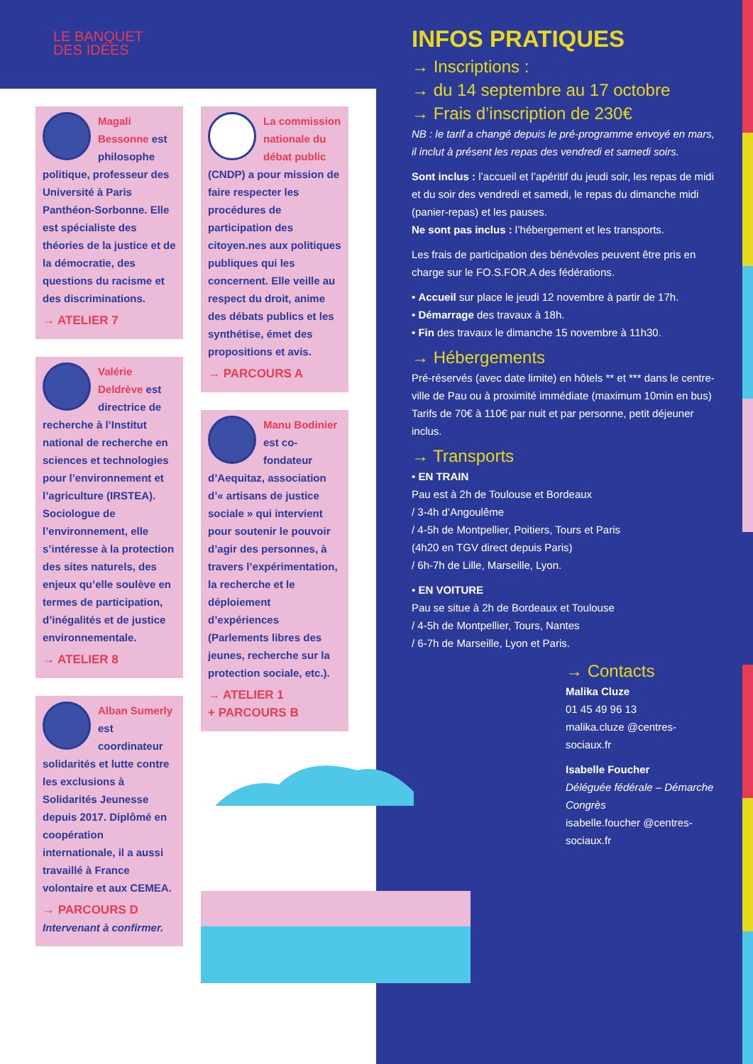LE BANQUET
DES IDÉES
Magali Bessonne est philosophe politique, professeur des Université à Paris Panthéon-Sorbonne. Elle est spécialiste des théories de la justice et de la démocratie, des questions du racisme et des discriminations.
→ ATELIER 7
Valérie Deldrève est directrice de recherche à l’Institut national de recherche en sciences et technologies pour l’environnement et l’agriculture (IRSTEA). Sociologue de l’environnement, elle s’intéresse à la protection des sites naturels, des enjeux qu’elle soulève en termes de participation, d’inégalités et de justice environnementale.
→ ATELIER 8
Alban Sumerly est coordinateur solidarités et lutte contre les exclusions à Solidarités Jeunesse depuis 2017. Diplômé en coopération internationale, il a aussi travaillé à France volontaire et aux CEMEA.
→ PARCOURS D
Intervenant à confirmer.
La commission nationale du débat public (CNDP) a pour mission de faire respecter les procédures de participation des citoyen.nes aux politiques publiques qui les concernent. Elle veille au respect du droit, anime des débats publics et les synthétise, émet des propositions et avis.
→ PARCOURS A
Manu Bodinier est co-fondateur d’Aequitaz, association d’« artisans de justice sociale » qui intervient pour soutenir le pouvoir d’agir des personnes, à travers l’expérimentation, la recherche et le déploiement d’expériences (Parlements libres des jeunes, recherche sur la protection sociale, etc.).
→ ATELIER 1
+ PARCOURS B
INFOS PRATIQUES
→ Inscriptions :
→ du 14 septembre au 17 octobre
→ Frais d’inscription de 230€
NB : le tarif a changé depuis le pré-programme envoyé en mars, il inclut à présent les repas des vendredi et samedi soirs.
Sont inclus : l’accueil et l’apéritif du jeudi soir, les repas de midi et du soir des vendredi et samedi, le repas du dimanche midi (panier-repas) et les pauses.
Ne sont pas inclus : l’hébergement et les transports.
Les frais de participation des bénévoles peuvent être pris en charge sur le FO.S.FOR.A des fédérations.
• Accueil sur place le jeudi 12 novembre à partir de 17h.
• Démarrage des travaux à 18h.
• Fin des travaux le dimanche 15 novembre à 11h30.
→ Hébergements
Pré-réservés (avec date limite) en hôtels ** et *** dans le centre-ville de Pau ou à proximité immédiate (maximum 10min en bus)
Tarifs de 70€ à 110€ par nuit et par personne, petit déjeuner inclus.
→ Transports
• EN TRAIN
Pau est à 2h de Toulouse et Bordeaux
/ 3-4h d’Angoulême
/ 4-5h de Montpellier, Poitiers, Tours et Paris
(4h20 en TGV direct depuis Paris)
/ 6h-7h de Lille, Marseille, Lyon.
• EN VOITURE
Pau se situe à 2h de Bordeaux et Toulouse
/ 4-5h de Montpellier, Tours, Nantes
/ 6-7h de Marseille, Lyon et Paris.
→ Contacts
Malika Cluze
01 45 49 96 13
malika.cluze @centres-sociaux.fr
Isabelle Foucher
Déléguée fédérale – Démarche Congrès
isabelle.foucher @centres-sociaux.fr